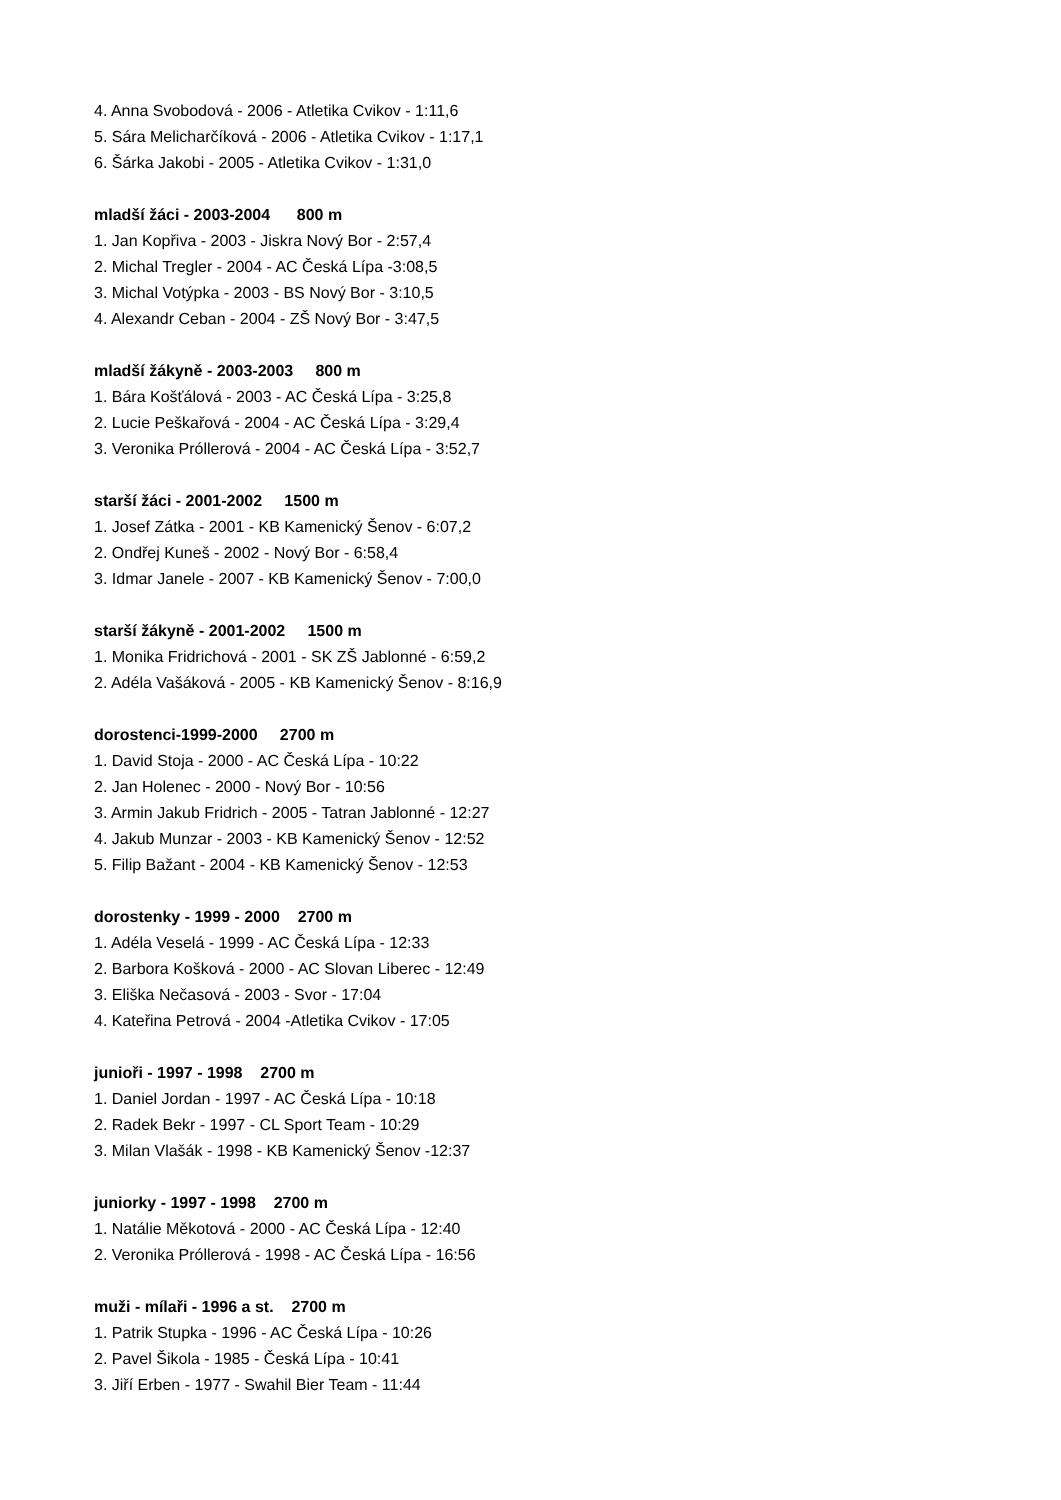4. Anna Svobodová - 2006 - Atletika Cvikov - 1:11,6
5. Sára Melicharčíková - 2006 - Atletika Cvikov - 1:17,1
6. Šárka Jakobi - 2005 - Atletika Cvikov - 1:31,0
mladší žáci - 2003-2004 800 m
1. Jan Kopřiva - 2003 - Jiskra Nový Bor - 2:57,4
2. Michal Tregler - 2004 - AC Česká Lípa -3:08,5
3. Michal Votýpka - 2003 - BS Nový Bor - 3:10,5
4. Alexandr Ceban - 2004 - ZŠ Nový Bor - 3:47,5
mladší žákyně - 2003-2003 800 m
1. Bára Košťálová - 2003 - AC Česká Lípa - 3:25,8
2. Lucie Peškařová - 2004 - AC Česká Lípa - 3:29,4
3. Veronika Próllerová - 2004 - AC Česká Lípa - 3:52,7
starší žáci - 2001-2002 1500 m
1. Josef Zátka - 2001 - KB Kamenický Šenov - 6:07,2
2. Ondřej Kuneš - 2002 - Nový Bor - 6:58,4
3. Idmar Janele - 2007 - KB Kamenický Šenov - 7:00,0
starší žákyně - 2001-2002 1500 m
1. Monika Fridrichová - 2001 - SK ZŠ Jablonné - 6:59,2
2. Adéla Vašáková - 2005 - KB Kamenický Šenov - 8:16,9
dorostenci-1999-2000 2700 m
1. David Stoja - 2000 - AC Česká Lípa - 10:22
2. Jan Holenec - 2000 - Nový Bor - 10:56
3. Armin Jakub Fridrich - 2005 - Tatran Jablonné - 12:27
4. Jakub Munzar - 2003 - KB Kamenický Šenov - 12:52
5. Filip Bažant - 2004 - KB Kamenický Šenov - 12:53
dorostenky - 1999 - 2000 2700 m
1. Adéla Veselá - 1999 - AC Česká Lípa - 12:33
2. Barbora Košková - 2000 - AC Slovan Liberec - 12:49
3. Eliška Nečasová - 2003 - Svor - 17:04
4. Kateřina Petrová - 2004 -Atletika Cvikov - 17:05
junioři - 1997 - 1998 2700 m
1. Daniel Jordan - 1997 - AC Česká Lípa - 10:18
2. Radek Bekr - 1997 - CL Sport Team - 10:29
3. Milan Vlašák - 1998 - KB Kamenický Šenov -12:37
juniorky - 1997 - 1998 2700 m
1. Natálie Měkotová - 2000 - AC Česká Lípa - 12:40
2. Veronika Próllerová - 1998 - AC Česká Lípa - 16:56
muži - mílaři - 1996 a st. 2700 m
1. Patrik Stupka - 1996 - AC Česká Lípa - 10:26
2. Pavel Šikola - 1985 - Česká Lípa - 10:41
3. Jiří Erben - 1977 - Swahil Bier Team - 11:44